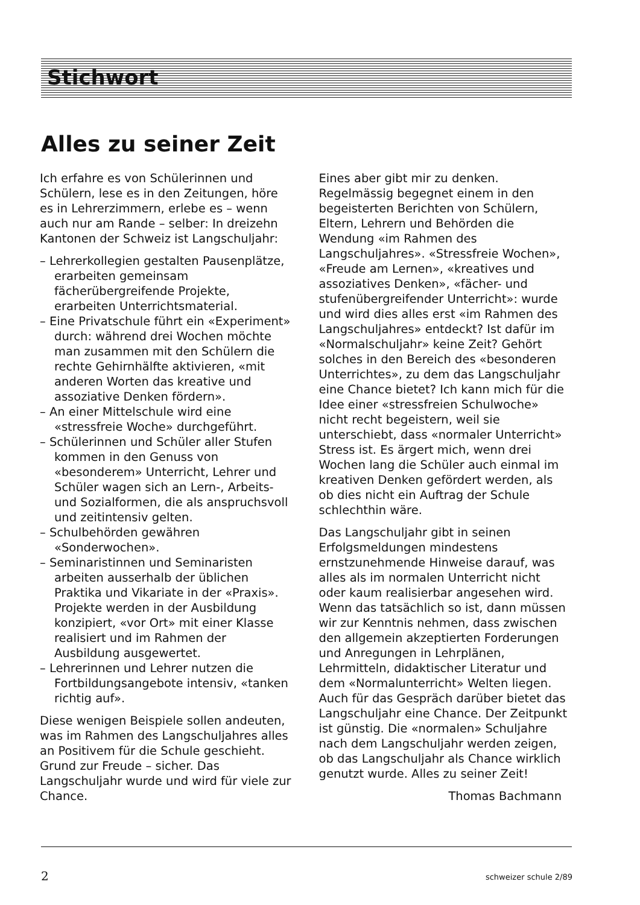Stichwort
Alles zu seiner Zeit
Ich erfahre es von Schülerinnen und Schülern, lese es in den Zeitungen, höre es in Lehrerzimmern, erlebe es – wenn auch nur am Rande – selber: In dreizehn Kantonen der Schweiz ist Langschuljahr:
– Lehrerkollegien gestalten Pausenplätze, erarbeiten gemeinsam fächerübergreifende Projekte, erarbeiten Unterrichtsmaterial.
– Eine Privatschule führt ein «Experiment» durch: während drei Wochen möchte man zusammen mit den Schülern die rechte Gehirnhälfte aktivieren, «mit anderen Worten das kreative und assoziative Denken fördern».
– An einer Mittelschule wird eine «stressfreie Woche» durchgeführt.
– Schülerinnen und Schüler aller Stufen kommen in den Genuss von «besonderem» Unterricht, Lehrer und Schüler wagen sich an Lern-, Arbeits- und Sozialformen, die als anspruchsvoll und zeitintensiv gelten.
– Schulbehörden gewähren «Sonderwochen».
– Seminaristinnen und Seminaristen arbeiten ausserhalb der üblichen Praktika und Vikariate in der «Praxis». Projekte werden in der Ausbildung konzipiert, «vor Ort» mit einer Klasse realisiert und im Rahmen der Ausbildung ausgewertet.
– Lehrerinnen und Lehrer nutzen die Fortbildungsangebote intensiv, «tanken richtig auf».
Diese wenigen Beispiele sollen andeuten, was im Rahmen des Langschuljahres alles an Positivem für die Schule geschieht. Grund zur Freude – sicher. Das Langschuljahr wurde und wird für viele zur Chance.
Eines aber gibt mir zu denken. Regelmässig begegnet einem in den begeisterten Berichten von Schülern, Eltern, Lehrern und Behörden die Wendung «im Rahmen des Langschuljahres». «Stressfreie Wochen», «Freude am Lernen», «kreatives und assoziatives Denken», «fächer- und stufenübergreifender Unterricht»: wurde und wird dies alles erst «im Rahmen des Langschuljahres» entdeckt? Ist dafür im «Normalschuljahr» keine Zeit? Gehört solches in den Bereich des «besonderen Unterrichtes», zu dem das Langschuljahr eine Chance bietet? Ich kann mich für die Idee einer «stressfreien Schulwoche» nicht recht begeistern, weil sie unterschiebt, dass «normaler Unterricht» Stress ist. Es ärgert mich, wenn drei Wochen lang die Schüler auch einmal im kreativen Denken gefördert werden, als ob dies nicht ein Auftrag der Schule schlechthin wäre.
Das Langschuljahr gibt in seinen Erfolgsmeldungen mindestens ernstzunehmende Hinweise darauf, was alles als im normalen Unterricht nicht oder kaum realisierbar angesehen wird. Wenn das tatsächlich so ist, dann müssen wir zur Kenntnis nehmen, dass zwischen den allgemein akzeptierten Forderungen und Anregungen in Lehrplänen, Lehrmitteln, didaktischer Literatur und dem «Normalunterricht» Welten liegen. Auch für das Gespräch darüber bietet das Langschuljahr eine Chance. Der Zeitpunkt ist günstig. Die «normalen» Schuljahre nach dem Langschuljahr werden zeigen, ob das Langschuljahr als Chance wirklich genutzt wurde. Alles zu seiner Zeit!
Thomas Bachmann
2 schweizer schule 2/89